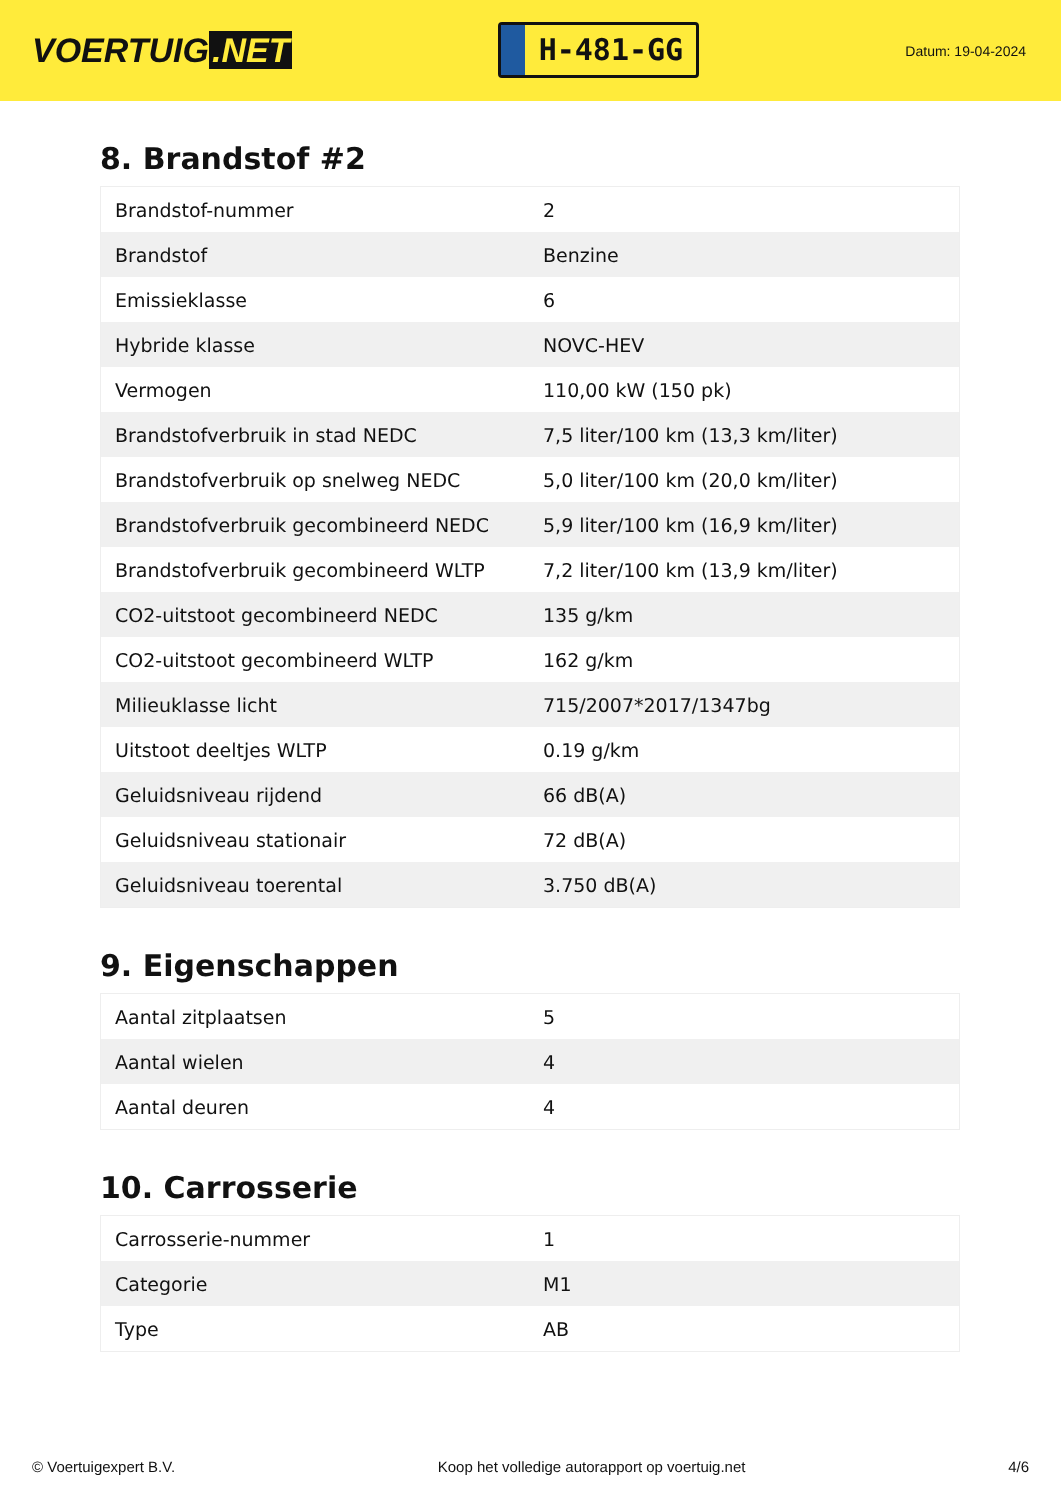VOERTUIG.NET
H-481-GG
Datum: 19-04-2024
8. Brandstof #2
| Brandstof-nummer | 2 |
| Brandstof | Benzine |
| Emissieklasse | 6 |
| Hybride klasse | NOVC-HEV |
| Vermogen | 110,00 kW (150 pk) |
| Brandstofverbruik in stad NEDC | 7,5 liter/100 km (13,3 km/liter) |
| Brandstofverbruik op snelweg NEDC | 5,0 liter/100 km (20,0 km/liter) |
| Brandstofverbruik gecombineerd NEDC | 5,9 liter/100 km (16,9 km/liter) |
| Brandstofverbruik gecombineerd WLTP | 7,2 liter/100 km (13,9 km/liter) |
| CO2-uitstoot gecombineerd NEDC | 135 g/km |
| CO2-uitstoot gecombineerd WLTP | 162 g/km |
| Milieuklasse licht | 715/2007*2017/1347bg |
| Uitstoot deeltjes WLTP | 0.19 g/km |
| Geluidsniveau rijdend | 66 dB(A) |
| Geluidsniveau stationair | 72 dB(A) |
| Geluidsniveau toerental | 3.750 dB(A) |
9. Eigenschappen
| Aantal zitplaatsen | 5 |
| Aantal wielen | 4 |
| Aantal deuren | 4 |
10. Carrosserie
| Carrosserie-nummer | 1 |
| Categorie | M1 |
| Type | AB |
© Voertuigexpert B.V. Koop het volledige autorapport op voertuig.net 4/6